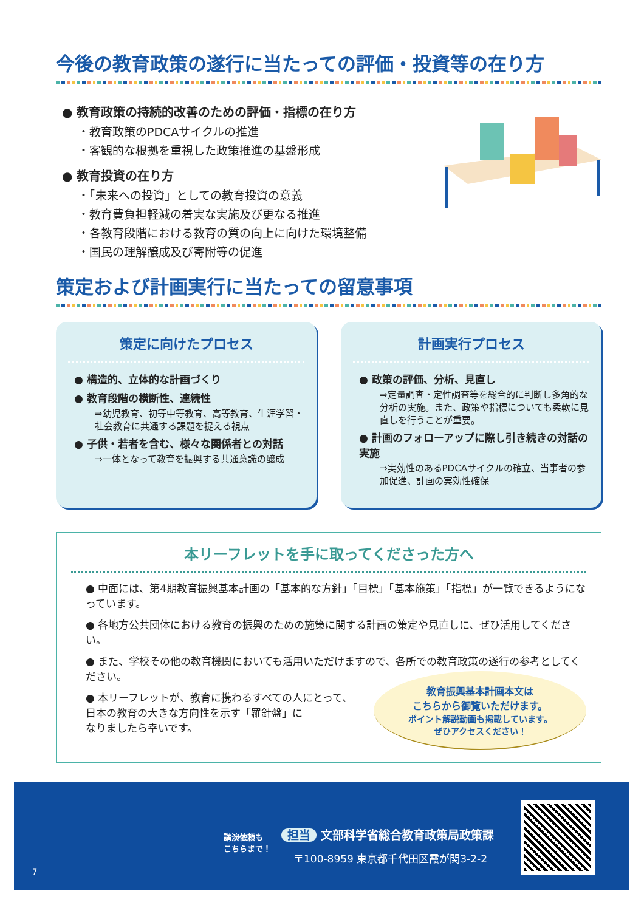今後の教育政策の遂行に当たっての評価・投資等の在り方
● 教育政策の持続的改善のための評価・指標の在り方
・教育政策のPDCAサイクルの推進
・客観的な根拠を重視した政策推進の基盤形成
● 教育投資の在り方
・「未来への投資」としての教育投資の意義
・教育費負担軽減の着実な実施及び更なる推進
・各教育段階における教育の質の向上に向けた環境整備
・国民の理解醸成及び寄附等の促進
策定および計画実行に当たっての留意事項
策定に向けたプロセス
● 構造的、立体的な計画づくり
● 教育段階の横断性、連続性
⇒幼児教育、初等中等教育、高等教育、生涯学習・社会教育に共通する課題を捉える視点
● 子供・若者を含む、様々な関係者との対話
⇒一体となって教育を振興する共通意識の醸成
計画実行プロセス
● 政策の評価、分析、見直し
⇒定量調査・定性調査等を総合的に判断し多角的な分析の実施。また、政策や指標についても柔軟に見直しを行うことが重要。
● 計画のフォローアップに際し引き続きの対話の実施
⇒実効性のあるPDCAサイクルの確立、当事者の参加促進、計画の実効性確保
本リーフレットを手に取ってくださった方へ
● 中面には、第4期教育振興基本計画の「基本的な方針」「目標」「基本施策」「指標」が一覧できるようになっています。
● 各地方公共団体における教育の振興のための施策に関する計画の策定や見直しに、ぜひ活用してください。
● また、学校その他の教育機関においても活用いただけますので、各所での教育政策の遂行の参考としてください。
教育振興基本計画本文は
こちらから御覧いただけます。
ポイント解説動画も掲載しています。
ぜひアクセスください！
● 本リーフレットが、教育に携わるすべての人にとって、
日本の教育の大きな方向性を示す「羅針盤」に
なりましたら幸いです。
講演依頼も
こちらまで！
担当 文部科学省総合教育政策局政策課
〒100-8959 東京都千代田区霞が関3-2-2
7